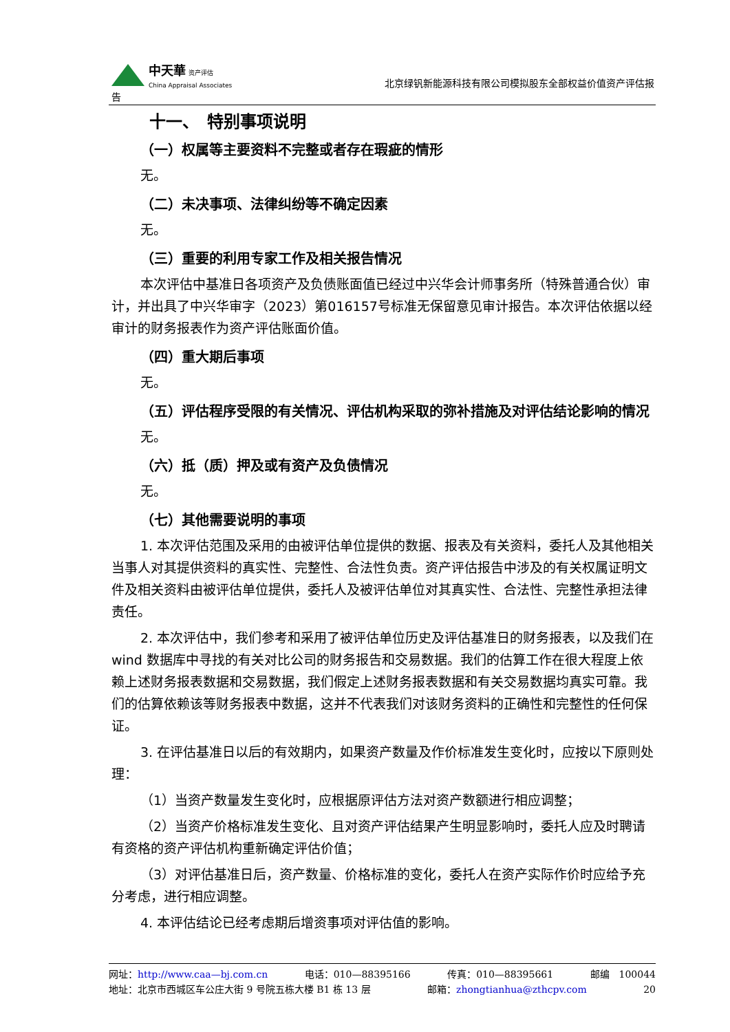中天華 资产评估
China Appraisal Associates
北京绿钒新能源科技有限公司模拟股东全部权益价值资产评估报
告
十一、　特别事项说明
（一）权属等主要资料不完整或者存在瑕疵的情形
无。
（二）未决事项、法律纠纷等不确定因素
无。
（三）重要的利用专家工作及相关报告情况
本次评估中基准日各项资产及负债账面值已经过中兴华会计师事务所（特殊普通合伙）审计，并出具了中兴华审字（2023）第016157号标准无保留意见审计报告。本次评估依据以经审计的财务报表作为资产评估账面价值。
（四）重大期后事项
无。
（五）评估程序受限的有关情况、评估机构采取的弥补措施及对评估结论影响的情况
无。
（六）抵（质）押及或有资产及负债情况
无。
（七）其他需要说明的事项
1. 本次评估范围及采用的由被评估单位提供的数据、报表及有关资料，委托人及其他相关当事人对其提供资料的真实性、完整性、合法性负责。资产评估报告中涉及的有关权属证明文件及相关资料由被评估单位提供，委托人及被评估单位对其真实性、合法性、完整性承担法律责任。
2. 本次评估中，我们参考和采用了被评估单位历史及评估基准日的财务报表，以及我们在 wind 数据库中寻找的有关对比公司的财务报告和交易数据。我们的估算工作在很大程度上依赖上述财务报表数据和交易数据，我们假定上述财务报表数据和有关交易数据均真实可靠。我们的估算依赖该等财务报表中数据，这并不代表我们对该财务资料的正确性和完整性的任何保证。
3. 在评估基准日以后的有效期内，如果资产数量及作价标准发生变化时，应按以下原则处理：
（1）当资产数量发生变化时，应根据原评估方法对资产数额进行相应调整；
（2）当资产价格标准发生变化、且对资产评估结果产生明显影响时，委托人应及时聘请有资格的资产评估机构重新确定评估价值；
（3）对评估基准日后，资产数量、价格标准的变化，委托人在资产实际作价时应给予充分考虑，进行相应调整。
4. 本评估结论已经考虑期后增资事项对评估值的影响。
网址：http://www.caa—bj.com.cn 电话：010—88395166 传真：010—88395661 邮编　100044
地址：北京市西城区车公庄大街 9 号院五栋大楼 B1 栋 13 层 邮箱：zhongtianhua@zthcpv.com 20